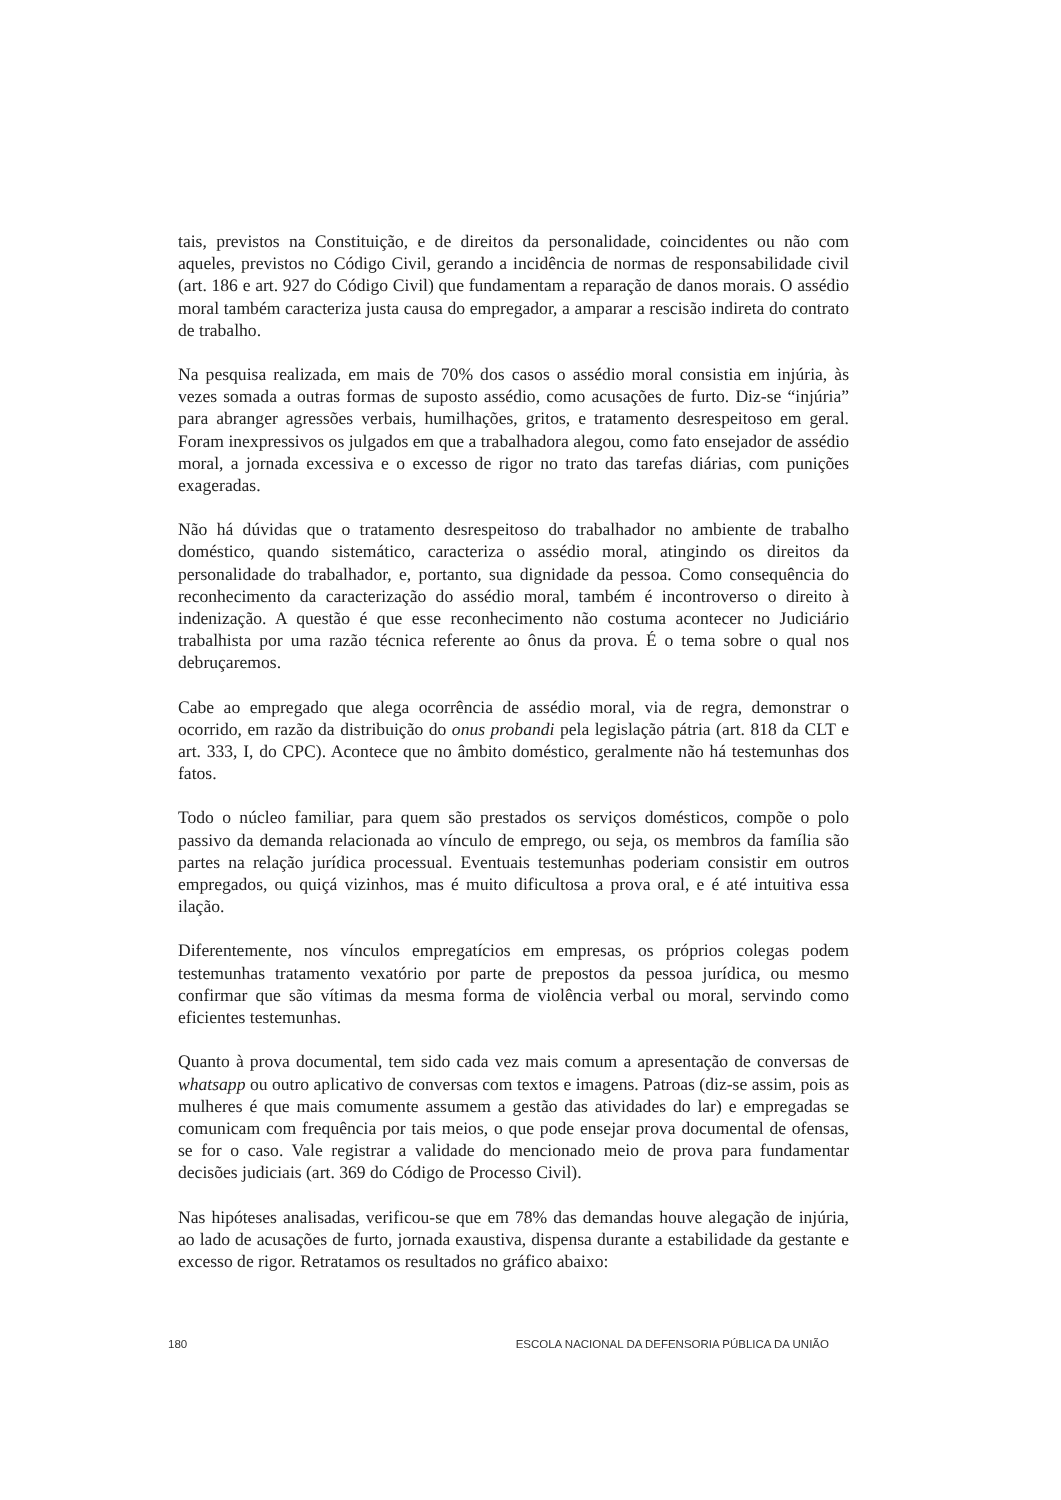tais, previstos na Constituição, e de direitos da personalidade, coincidentes ou não com aqueles, previstos no Código Civil, gerando a incidência de normas de responsabilidade civil (art. 186 e art. 927 do Código Civil) que fundamentam a reparação de danos morais. O assédio moral também caracteriza justa causa do empregador, a amparar a rescisão indireta do contrato de trabalho.
Na pesquisa realizada, em mais de 70% dos casos o assédio moral consistia em injúria, às vezes somada a outras formas de suposto assédio, como acusações de furto. Diz-se “injúria” para abranger agressões verbais, humilhações, gritos, e tratamento desrespeitoso em geral. Foram inexpressivos os julgados em que a trabalhadora alegou, como fato ensejador de assédio moral, a jornada excessiva e o excesso de rigor no trato das tarefas diárias, com punições exageradas.
Não há dúvidas que o tratamento desrespeitoso do trabalhador no ambiente de trabalho doméstico, quando sistemático, caracteriza o assédio moral, atingindo os direitos da personalidade do trabalhador, e, portanto, sua dignidade da pessoa. Como consequência do reconhecimento da caracterização do assédio moral, também é incontroverso o direito à indenização. A questão é que esse reconhecimento não costuma acontecer no Judiciário trabalhista por uma razão técnica referente ao ônus da prova. É o tema sobre o qual nos debruçaremos.
Cabe ao empregado que alega ocorrência de assédio moral, via de regra, demonstrar o ocorrido, em razão da distribuição do onus probandi pela legislação pátria (art. 818 da CLT e art. 333, I, do CPC). Acontece que no âmbito doméstico, geralmente não há testemunhas dos fatos.
Todo o núcleo familiar, para quem são prestados os serviços domésticos, compõe o polo passivo da demanda relacionada ao vínculo de emprego, ou seja, os membros da família são partes na relação jurídica processual. Eventuais testemunhas poderiam consistir em outros empregados, ou quiçá vizinhos, mas é muito dificultosa a prova oral, e é até intuitiva essa ilação.
Diferentemente, nos vínculos empregatícios em empresas, os próprios colegas podem testemunhas tratamento vexatório por parte de prepostos da pessoa jurídica, ou mesmo confirmar que são vítimas da mesma forma de violência verbal ou moral, servindo como eficientes testemunhas.
Quanto à prova documental, tem sido cada vez mais comum a apresentação de conversas de whatsapp ou outro aplicativo de conversas com textos e imagens. Patroas (diz-se assim, pois as mulheres é que mais comumente assumem a gestão das atividades do lar) e empregadas se comunicam com frequência por tais meios, o que pode ensejar prova documental de ofensas, se for o caso. Vale registrar a validade do mencionado meio de prova para fundamentar decisões judiciais (art. 369 do Código de Processo Civil).
Nas hipóteses analisadas, verificou-se que em 78% das demandas houve alegação de injúria, ao lado de acusações de furto, jornada exaustiva, dispensa durante a estabilidade da gestante e excesso de rigor. Retratamos os resultados no gráfico abaixo:
180 ESCOLA NACIONAL DA DEFENSORIA PÚBLICA DA UNIÃO